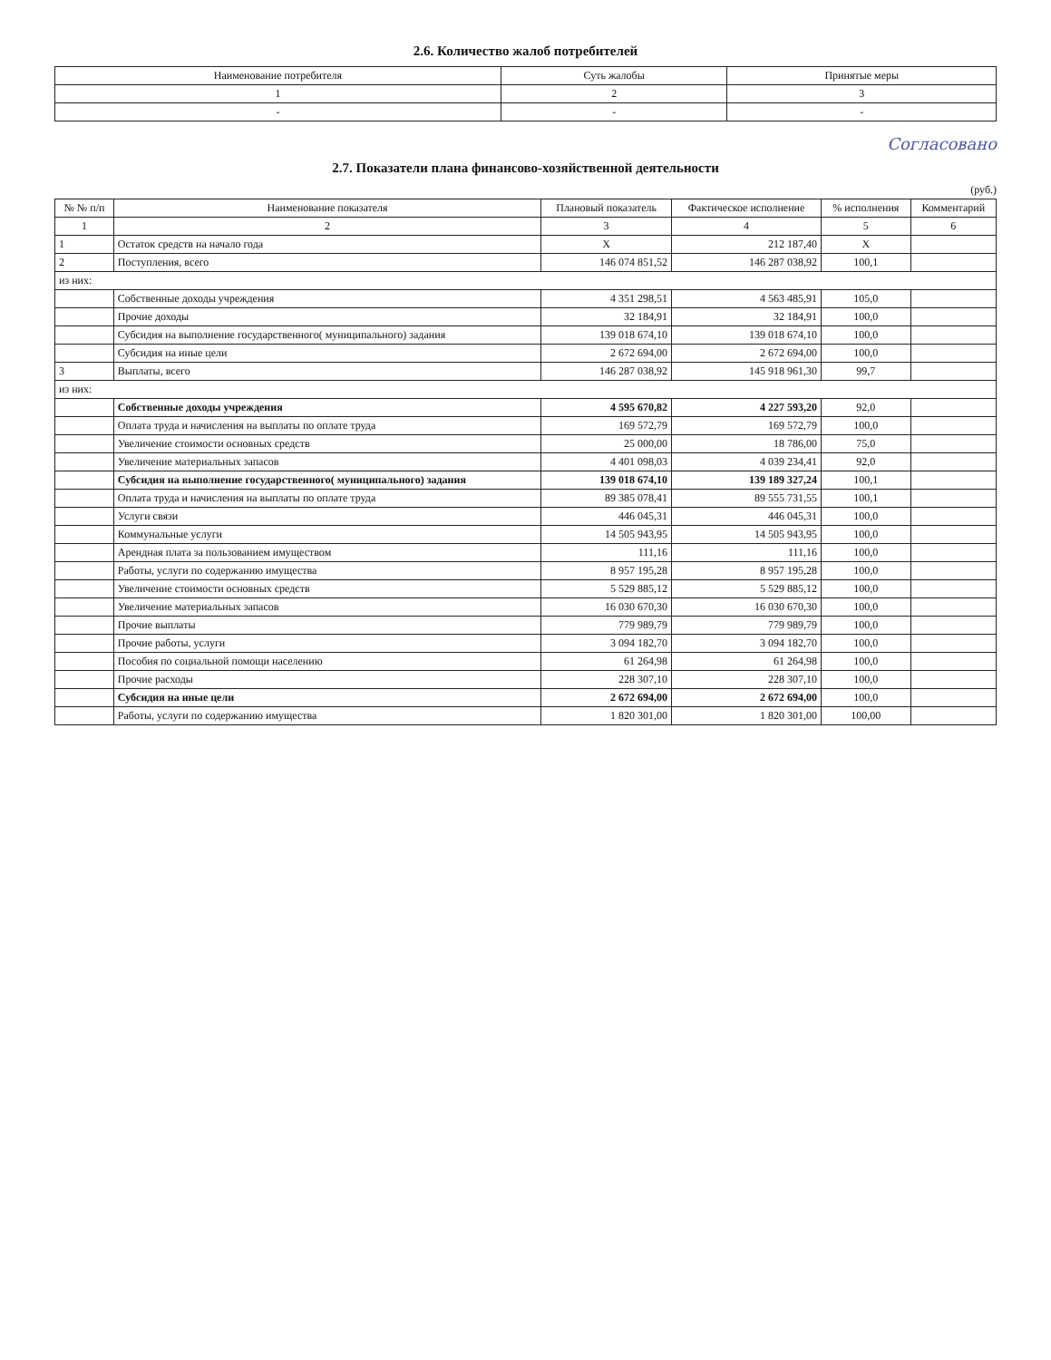2.6. Количество жалоб потребителей
| Наименование потребителя | Суть жалобы | Принятые меры |
| --- | --- | --- |
| 1 | 2 | 3 |
| - | - | - |
Согласовано
2.7. Показатели плана финансово-хозяйственной деятельности
(руб.)
| № № п/п | Наименование показателя | Плановый показатель | Фактическое исполнение | % исполнения | Комментарий |
| --- | --- | --- | --- | --- | --- |
| 1 | 2 | 3 | 4 | 5 | 6 |
| 1 | Остаток средств на начало года | X | 212 187,40 | X | |
| 2 | Поступления, всего | 146 074 851,52 | 146 287 038,92 | 100,1 | |
| из них: | | | | | |
| | Собственные доходы учреждения | 4 351 298,51 | 4 563 485,91 | 105,0 | |
| | Прочие доходы | 32 184,91 | 32 184,91 | 100,0 | |
| | Субсидия на выполнение государственного( муниципального) задания | 139 018 674,10 | 139 018 674,10 | 100,0 | |
| | Субсидия на иные цели | 2 672 694,00 | 2 672 694,00 | 100,0 | |
| 3 | Выплаты, всего | 146 287 038,92 | 145 918 961,30 | 99,7 | |
| из них: | | | | | |
| | Собственные доходы учреждения | 4 595 670,82 | 4 227 593,20 | 92,0 | |
| | Оплата труда и начисления на выплаты по оплате труда | 169 572,79 | 169 572,79 | 100,0 | |
| | Увеличение стоимости основных средств | 25 000,00 | 18 786,00 | 75,0 | |
| | Увеличение материальных запасов | 4 401 098,03 | 4 039 234,41 | 92,0 | |
| | Субсидия на выполнение государственного( муниципального) задания | 139 018 674,10 | 139 189 327,24 | 100,1 | |
| | Оплата труда и начисления на выплаты по оплате труда | 89 385 078,41 | 89 555 731,55 | 100,1 | |
| | Услуги связи | 446 045,31 | 446 045,31 | 100,0 | |
| | Коммунальные услуги | 14 505 943,95 | 14 505 943,95 | 100,0 | |
| | Арендная плата за пользованием имуществом | 111,16 | 111,16 | 100,0 | |
| | Работы, услуги по содержанию имущества | 8 957 195,28 | 8 957 195,28 | 100,0 | |
| | Увеличение стоимости основных средств | 5 529 885,12 | 5 529 885,12 | 100,0 | |
| | Увеличение материальных запасов | 16 030 670,30 | 16 030 670,30 | 100,0 | |
| | Прочие выплаты | 779 989,79 | 779 989,79 | 100,0 | |
| | Прочие работы, услуги | 3 094 182,70 | 3 094 182,70 | 100,0 | |
| | Пособия по социальной помощи населению | 61 264,98 | 61 264,98 | 100,0 | |
| | Прочие расходы | 228 307,10 | 228 307,10 | 100,0 | |
| | Субсидия на иные цели | 2 672 694,00 | 2 672 694,00 | 100,0 | |
| | Работы, услуги по содержанию имущества | 1 820 301,00 | 1 820 301,00 | 100,00 | |